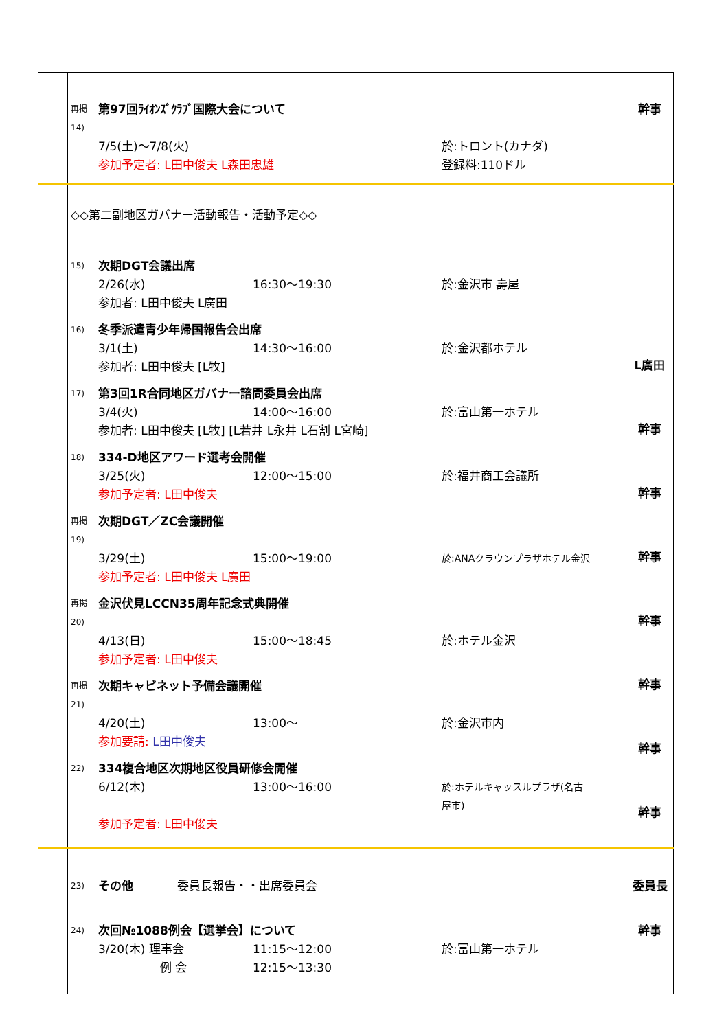| | 再掲 14) 第97回ﾗｲｵﾝｽﾞｸﾗﾌﾞ国際大会について 7/5(土)～7/8(火) 於:トロント(カナダ) 参加予定者: L田中俊夫 L森田忠雄 登録料:110ドル | 幹事 |
| | ◇◇第二副地区ガバナー活動報告・活動予定◇◇ 15) 次期DGT会議出席 2/26(水) 16:30～19:30 於:金沢市 壽屋 参加者: L田中俊夫 L廣田 16) 冬季派遣青少年帰国報告会出席 3/1(土) 14:30～16:00 於:金沢都ホテル 参加者: L田中俊夫 [L牧] 17) 第3回1R合同地区ガバナー諮問委員会出席 3/4(火) 14:00～16:00 於:富山第一ホテル 参加者: L田中俊夫 [L牧] [L若井 L永井 L石割 L宮崎] 18) 334-D地区アワード選考会開催 3/25(火) 12:00～15:00 於:福井商工会議所 参加予定者: L田中俊夫 再掲 19) 次期DGT／ZC会議開催 3/29(土) 15:00～19:00 於:ANAクラウンプラザホテル金沢 参加予定者: L田中俊夫 L廣田 再掲 20) 金沢伏見LCCN35周年記念式典開催 4/13(日) 15:00～18:45 於:ホテル金沢 参加予定者: L田中俊夫 再掲 21) 次期キャビネット予備会議開催 4/20(土) 13:00～ 於:金沢市内 参加要請: L田中俊夫 22) 334複合地区次期地区役員研修会開催 6/12(木) 13:00～16:00 於:ホテルキャッスルプラザ(名古屋市) 参加予定者: L田中俊夫 | L廣田 幹事 幹事 幹事 幹事 幹事 幹事 幹事 |
| | 23) その他 委員長報告・・出席委員会 24) 次回№1088例会【選挙会】について 3/20(木) 理事会 11:15～12:00 於:富山第一ホテル 例 会 12:15～13:30 | 委員長 幹事 |